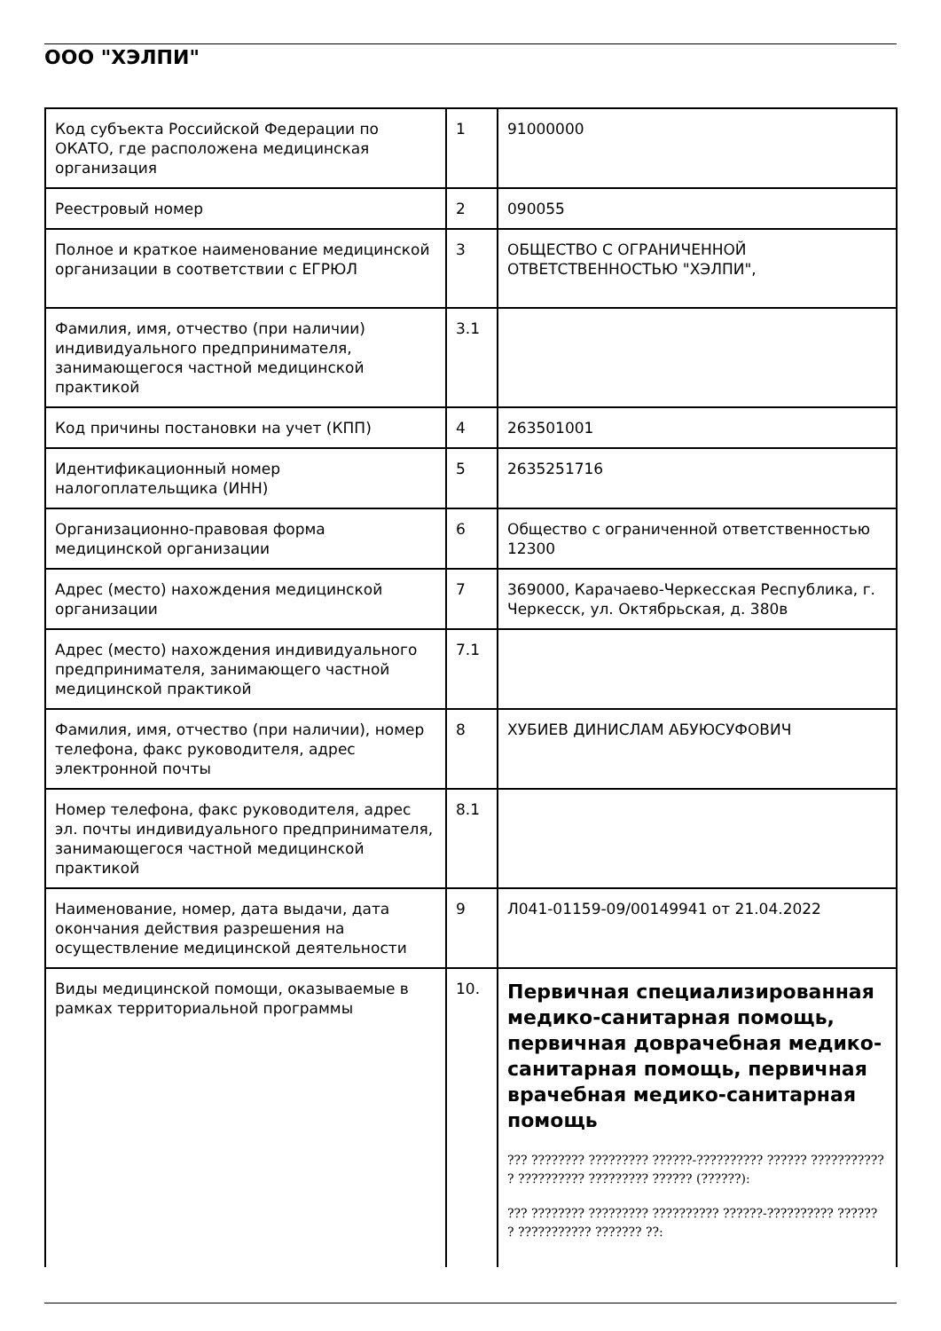ООО "ХЭЛПИ"
| Код субъекта Российской Федерации по ОКАТО, где расположена медицинская организация | 1 | 91000000 |
| Реестровый номер | 2 | 090055 |
| Полное и краткое наименование медицинской организации в соответствии с ЕГРЮЛ | 3 | ОБЩЕСТВО С ОГРАНИЧЕННОЙ ОТВЕТСТВЕННОСТЬЮ "ХЭЛПИ", |
| Фамилия, имя, отчество (при наличии) индивидуального предпринимателя, занимающегося частной медицинской практикой | 3.1 | |
| Код причины постановки на учет (КПП) | 4 | 263501001 |
| Идентификационный номер налогоплательщика (ИНН) | 5 | 2635251716 |
| Организационно-правовая форма медицинской организации | 6 | Общество с ограниченной ответственностью 12300 |
| Адрес (место) нахождения медицинской организации | 7 | 369000, Карачаево-Черкесская Республика, г. Черкесск, ул. Октябрьская, д. 380в |
| Адрес (место) нахождения индивидуального предпринимателя, занимающего частной медицинской практикой | 7.1 | |
| Фамилия, имя, отчество (при наличии), номер телефона, факс руководителя, адрес электронной почты | 8 | ХУБИЕВ ДИНИСЛАМ АБУЮСУФОВИЧ |
| Номер телефона, факс руководителя, адрес эл. почты индивидуального предпринимателя, занимающегося частной медицинской практикой | 8.1 | |
| Наименование, номер, дата выдачи, дата окончания действия разрешения на осуществление медицинской деятельности | 9 | Л041-01159-09/00149941 от 21.04.2022 |
| Виды медицинской помощи, оказываемые в рамках территориальной программы | 10. | Первичная специализированная медико-санитарная помощь, первичная доврачебная медико-санитарная помощь, первичная врачебная медико-санитарная помощь ??? ???????? ????????? ??????-?????????? ?????? ??????????? ? ?????????? ????????? ?????? (??????): ??? ???????? ????????? ?????????? ??????-?????????? ?????? ? ??????????? ??????? ??: |